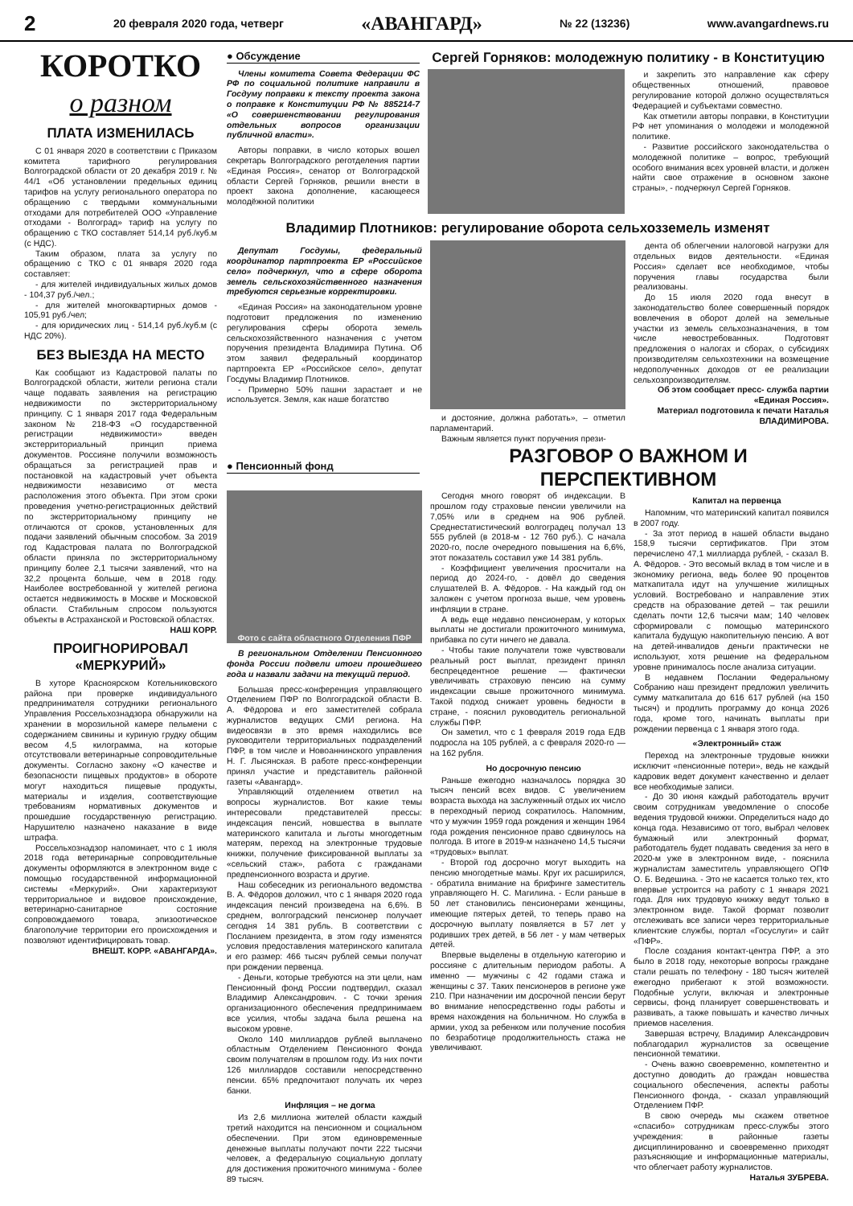2 20 февраля 2020 года, четверг «АВАНГАРД» № 22 (13236) www.avangardnews.ru
КОРОТКО
о разном
ПЛАТА ИЗМЕНИЛАСЬ
С 01 января 2020 в соответствии с Приказом комитета тарифного регулирования Волгоградской области от 20 декабря 2019 г. № 44/1 «Об установлении предельных единиц тарифов на услугу регионального оператора по обращению с твердыми коммунальными отходами для потребителей ООО «Управление отходами - Волгоград» тариф на услугу по обращению с ТКО составляет 514,14 руб./куб.м (с НДС).
Таким образом, плата за услугу по обращению с ТКО с 01 января 2020 года составляет:
- для жителей индивидуальных жилых домов - 104,37 руб./чел.;
- для жителей многоквартирных домов - 105,91 руб./чел;
- для юридических лиц - 514,14 руб./куб.м (с НДС 20%).
БЕЗ ВЫЕЗДА НА МЕСТО
Как сообщают из Кадастровой палаты по Волгоградской области, жители региона стали чаще подавать заявления на регистрацию недвижимости по экстерриториальному принципу. С 1 января 2017 года Федеральным законом № 218-ФЗ «О государственной регистрации недвижимости» введен экстерриториальный принцип приема документов. Россияне получили возможность обращаться за регистрацией прав и постановкой на кадастровый учет объекта недвижимости независимо от места расположения этого объекта. При этом сроки проведения учетно-регистрационных действий по экстерриториальному принципу не отличаются от сроков, установленных для подачи заявлений обычным способом. За 2019 год Кадастровая палата по Волгоградской области приняла по экстерриториальному принципу более 2,1 тысячи заявлений, что на 32,2 процента больше, чем в 2018 году. Наиболее востребованной у жителей региона остается недвижимость в Москве и Московской области. Стабильным спросом пользуются объекты в Астраханской и Ростовской областях.
НАШ КОРР.
ПРОИГНОРИРОВАЛ «МЕРКУРИЙ»
В хуторе Красноярском Котельниковского района при проверке индивидуального предпринимателя сотрудники регионального Управления Россельхознадзора обнаружили на хранении в морозильной камере пельмени с содержанием свинины и куриную грудку общим весом 4,5 килограмма, на которые отсутствовали ветеринарные сопроводительные документы. Согласно закону «О качестве и безопасности пищевых продуктов» в обороте могут находиться пищевые продукты, материалы и изделия, соответствующие требованиям нормативных документов и прошедшие государственную регистрацию. Нарушителю назначено наказание в виде штрафа.
Россельхознадзор напоминает, что с 1 июля 2018 года ветеринарные сопроводительные документы оформляются в электронном виде с помощью государственной информационной системы «Меркурий». Они характеризуют территориальное и видовое происхождение, ветеринарно-санитарное состояние сопровождаемого товара, эпизоотическое благополучие территории его происхождения и позволяют идентифицировать товар.
ВНЕШТ. КОРР. «АВАНГАРДА».
● Обсуждение
Члены комитета Совета Федерации ФС РФ по социальной политике направили в Госдуму поправки к тексту проекта закона о поправке к Конституции РФ № 885214-7 «О совершенствовании регулирования отдельных вопросов организации публичной власти».
Авторы поправки, в число которых вошел секретарь Волгоградского реготделения партии «Единая Россия», сенатор от Волгоградской области Сергей Горняков, решили внести в проект закона дополнение, касающееся молодёжной политики
Сергей Горняков: молодежную политику - в Конституцию
и закрепить это направление как сферу общественных отношений, правовое регулирование которой должно осуществляться Федерацией и субъектами совместно.
Как отметили авторы поправки, в Конституции РФ нет упоминания о молодежи и молодежной политике.
- Развитие российского законодательства о молодежной политике – вопрос, требующий особого внимания всех уровней власти, и должен найти свое отражение в основном законе страны», - подчеркнул Сергей Горняков.
Владимир Плотников: регулирование оборота сельхозземель изменят
Депутат Госдумы, федеральный координатор партпроекта ЕР «Российское село» подчеркнул, что в сфере оборота земель сельскохозяйственного назначения требуются серьезные корректировки.
«Единая Россия» на законодательном уровне подготовит предложения по изменению регулирования сферы оборота земель сельскохозяйственного назначения с учетом поручения президента Владимира Путина. Об этом заявил федеральный координатор партпроекта ЕР «Российское село», депутат Госдумы Владимир Плотников.
- Примерно 50% пашни зарастает и не используется. Земля, как наше богатство
и достояние, должна работать», – отметил парламентарий.
Важным является пункт поручения прези-
дента об облегчении налоговой нагрузки для отдельных видов деятельности. «Единая Россия» сделает все необходимое, чтобы поручения главы государства были реализованы.
До 15 июля 2020 года внесут в законодательство более совершенный порядок вовлечения в оборот долей на земельные участки из земель сельхозназначения, в том числе невостребованных. Подготовят предложения о налогах и сборах, о субсидиях производителям сельхозтехники на возмещение недополученных доходов от ее реализации сельхозпроизводителям.
Об этом сообщает пресс- служба партии «Единая Россия».
Материал подготовила к печати Наталья ВЛАДИМИРОВА.
● Пенсионный фонд
РАЗГОВОР О ВАЖНОМ И ПЕРСПЕКТИВНОМ
Фото с сайта областного Отделения ПФР
В региональном Отделении Пенсионного фонда России подвели итоги прошедшего года и назвали задачи на текущий период.
Большая пресс-конференция управляющего Отделением ПФР по Волгоградской области В. А. Фёдорова и его заместителей собрала журналистов ведущих СМИ региона. На видеосвязи в это время находились все руководители территориальных подразделений ПФР, в том числе и Новоаннинского управления Н. Г. Лысянская. В работе пресс-конференции принял участие и представитель районной газеты «Авангард».
Управляющий отделением ответил на вопросы журналистов. Вот какие темы интересовали представителей прессы: индексация пенсий, новшества в выплате материнского капитала и льготы многодетным матерям, переход на электронные трудовые книжки, получение фиксированной выплаты за «сельский стаж», работа с гражданами предпенсионного возраста и другие.
Наш собеседник из регионального ведомства В. А. Фёдоров доложил, что с 1 января 2020 года индексация пенсий произведена на 6,6%. В среднем, волгоградский пенсионер получает сегодня 14 381 рубль. В соответствии с Посланием президента, в этом году изменятся условия предоставления материнского капитала и его размер: 466 тысяч рублей семьи получат при рождении первенца.
- Деньги, которые требуются на эти цели, нам Пенсионный фонд России подтвердил, сказал Владимир Александрович. - С точки зрения организационного обеспечения предпринимаем все усилия, чтобы задача была решена на высоком уровне.
Около 140 миллиардов рублей выплачено областным Отделением Пенсионного Фонда своим получателям в прошлом году. Из них почти 126 миллиардов составили непосредственно пенсии. 65% предпочитают получать их через банки.
Инфляция – не догма
Из 2,6 миллиона жителей области каждый третий находится на пенсионном и социальном обеспечении. При этом единовременные денежные выплаты получают почти 222 тысячи человек, а федеральную социальную доплату для достижения прожиточного минимума - более 89 тысяч.
Сегодня много говорят об индексации. В прошлом году страховые пенсии увеличили на 7,05% или в среднем на 906 рублей. Среднестатистический волгоградец получал 13 555 рублей (в 2018-м - 12 760 руб.). С начала 2020-го, после очередного повышения на 6,6%, этот показатель составил уже 14 381 рубль.
- Коэффициент увеличения просчитали на период до 2024-го, - довёл до сведения слушателей В. А. Фёдоров. - На каждый год он заложен с учетом прогноза выше, чем уровень инфляции в стране.
А ведь еще недавно пенсионерам, у которых выплаты не достигали прожиточного минимума, прибавка по сути ничего не давала.
- Чтобы такие получатели тоже чувствовали реальный рост выплат, президент принял беспрецедентное решение — фактически увеличивать страховую пенсию на сумму индексации свыше прожиточного минимума. Такой подход снижает уровень бедности в стране, - пояснил руководитель региональной службы ПФР.
Он заметил, что с 1 февраля 2019 года ЕДВ подросла на 105 рублей, а с февраля 2020-го — на 162 рубля.
Но досрочную пенсию
Раньше ежегодно назначалось порядка 30 тысяч пенсий всех видов. С увеличением возраста выхода на заслуженный отдых их число в переходный период сократилось. Напомним, что у мужчин 1959 года рождения и женщин 1964 года рождения пенсионное право сдвинулось на полгода. В итоге в 2019-м назначено 14,5 тысячи «трудовых» выплат.
- Второй год досрочно могут выходить на пенсию многодетные мамы. Круг их расширился, - обратила внимание на брифинге заместитель управляющего Н. С. Магилина. - Если раньше в 50 лет становились пенсионерами женщины, имеющие пятерых детей, то теперь право на досрочную выплату появляется в 57 лет у родивших трех детей, в 56 лет - у мам четверых детей.
Впервые выделены в отдельную категорию и россияне с длительным периодом работы. А именно — мужчины с 42 годами стажа и женщины с 37. Таких пенсионеров в регионе уже 210. При назначении им досрочной пенсии берут во внимание непосредственно годы работы и время нахождения на больничном. Но служба в армии, уход за ребенком или получение пособия по безработице продолжительность стажа не увеличивают.
Капитал на первенца
Напомним, что материнский капитал появился в 2007 году.
- За этот период в нашей области выдано 158,9 тысячи сертификатов. При этом перечислено 47,1 миллиарда рублей, - сказал В. А. Фёдоров. - Это весомый вклад в том числе и в экономику региона, ведь более 90 процентов маткапитала идут на улучшение жилищных условий. Востребовано и направление этих средств на образование детей – так решили сделать почти 12,6 тысячи мам; 140 человек сформировали с помощью материнского капитала будущую накопительную пенсию. А вот на детей-инвалидов деньги практически не используют, хотя решение на федеральном уровне принималось после анализа ситуации.
В недавнем Послании Федеральному Собранию наш президент предложил увеличить сумму маткапитала до 616 617 рублей (на 150 тысяч) и продлить программу до конца 2026 года, кроме того, начинать выплаты при рождении первенца с 1 января этого года.
«Электронный» стаж
Переход на электронные трудовые книжки исключит «пенсионные потери», ведь не каждый кадровик ведет документ качественно и делает все необходимые записи.
- До 30 июня каждый работодатель вручит своим сотрудникам уведомление о способе ведения трудовой книжки. Определиться надо до конца года. Независимо от того, выбрал человек бумажный или электронный формат, работодатель будет подавать сведения за него в 2020-м уже в электронном виде, - пояснила журналистам заместитель управляющего ОПФ О. Б. Ведешина. - Это не касается только тех, кто впервые устроится на работу с 1 января 2021 года. Для них трудовую книжку ведут только в электронном виде. Такой формат позволит отслеживать все записи через территориальные клиентские службы, портал «Госуслуги» и сайт «ПФР».
После создания контакт-центра ПФР, а это было в 2018 году, некоторые вопросы граждане стали решать по телефону - 180 тысяч жителей ежегодно прибегают к этой возможности. Подобные услуги, включая и электронные сервисы, фонд планирует совершенствовать и развивать, а также повышать и качество личных приемов населения.
Завершая встречу, Владимир Александрович поблагодарил журналистов за освещение пенсионной тематики.
- Очень важно своевременно, компетентно и доступно доводить до граждан новшества социального обеспечения, аспекты работы Пенсионного фонда, - сказал управляющий Отделением ПФР.
В свою очередь мы скажем ответное «спасибо» сотрудникам пресс-службы этого учреждения: в районные газеты дисциплинированно и своевременно приходят разъясняющие и информационные материалы, что облегчает работу журналистов.
Наталья ЗУБРЕВА.